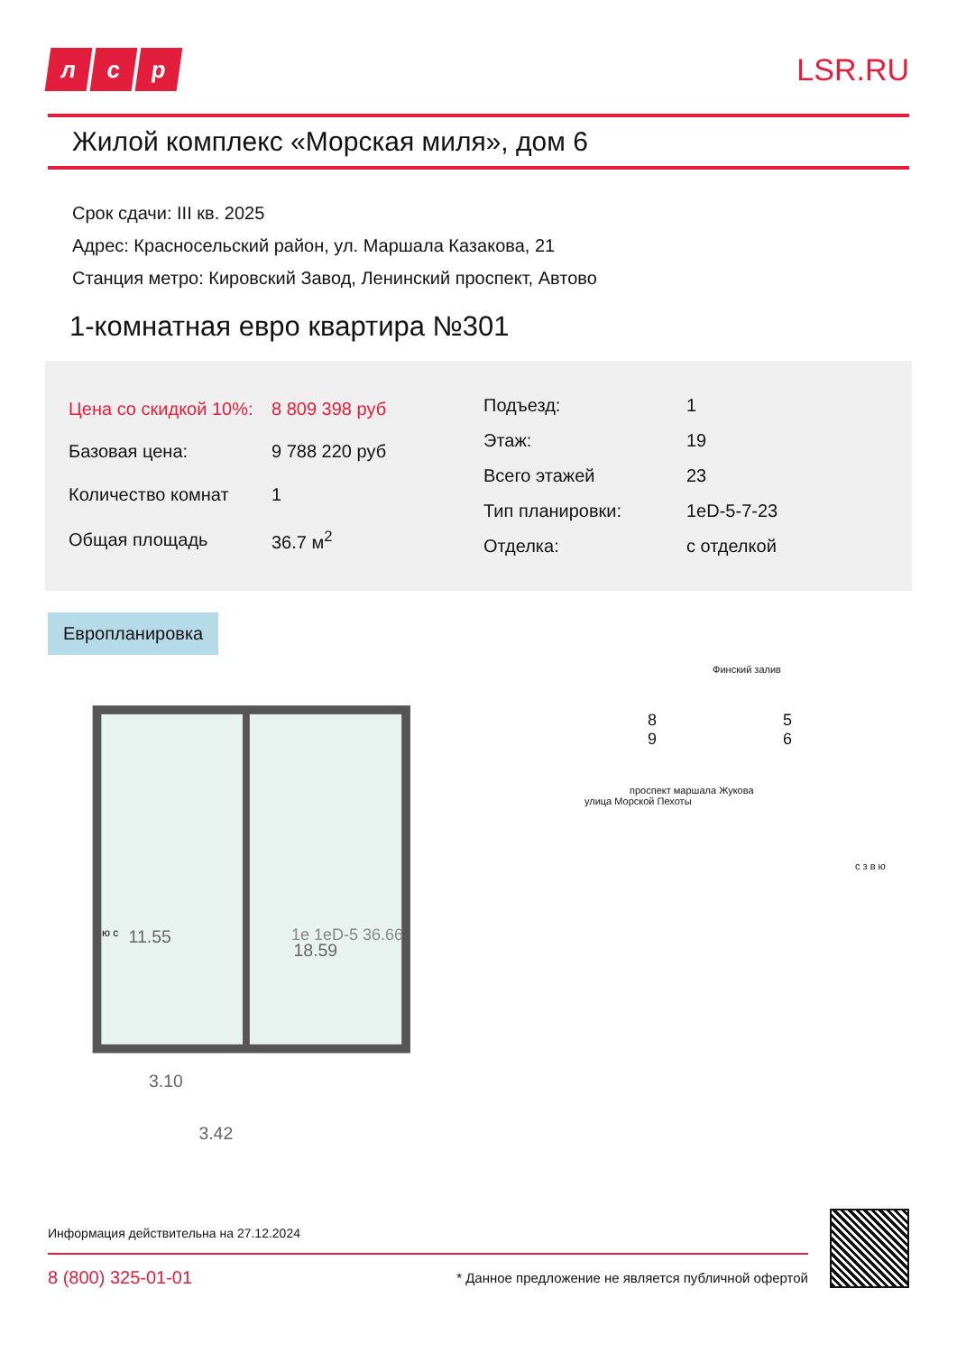лс р
LSR.RU
Жилой комплекс «Морская миля», дом 6
Срок сдачи: III кв. 2025
Адрес: Красносельский район, ул. Маршала Казакова, 21
Станция метро: Кировский Завод, Ленинский проспект, Автово
1-комнатная евро квартира №301
| Цена со скидкой 10%: | 8 809 398 руб |
| Базовая цена: | 9 788 220 руб |
| Количество комнат | 1 |
| Общая площадь | 36.7 м<sup>2</sup> |
| Подъезд: | 1 |
| Этаж: | 19 |
| Всего этажей | 23 |
| Тип планировки: | 1eD-5-7-23 |
| Отделка: | с отделкой |
Европланировка
11.55
18.59
3.10
3.42
Финский залив
8
9 5
6
проспект маршала Жукова
улица Морской Пехоты
с з в ю
1e 1eD-5 36.66
ю с
Информация действительна на 27.12.2024
8 (800) 325-01-01 * Данное предложение не является публичной офертой